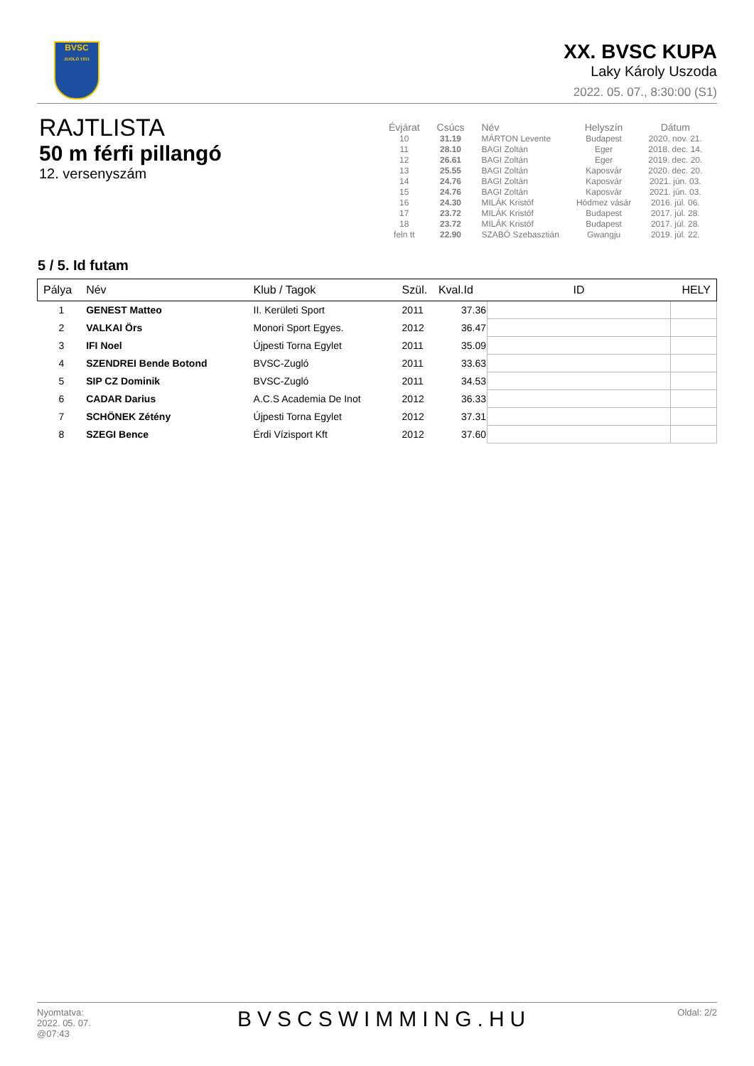BVSC
ZUGLÓ 1911
XX. BVSC KUPA
Laky Károly Uszoda
2022. 05. 07., 8:30:00 (S1)
RAJTLISTA
50 m férfi pillangó
12. versenyszám
| Évjárat | Csúcs | Név | Helyszín | Dátum |
| --- | --- | --- | --- | --- |
| 10 | 31.19 | MÁRTON Levente | Budapest | 2020. nov. 21. |
| 11 | 28.10 | BAGI Zoltán | Eger | 2018. dec. 14. |
| 12 | 26.61 | BAGI Zoltán | Eger | 2019. dec. 20. |
| 13 | 25.55 | BAGI Zoltán | Kaposvár | 2020. dec. 20. |
| 14 | 24.76 | BAGI Zoltán | Kaposvár | 2021. jún. 03. |
| 15 | 24.76 | BAGI Zoltán | Kaposvár | 2021. jún. 03. |
| 16 | 24.30 | MILÁK Kristóf | Hódmez vásár | 2016. júl. 06. |
| 17 | 23.72 | MILÁK Kristóf | Budapest | 2017. júl. 28. |
| 18 | 23.72 | MILÁK Kristóf | Budapest | 2017. júl. 28. |
| feln tt | 22.90 | SZABÓ Szebasztián | Gwangju | 2019. júl. 22. |
5 / 5. Id futam
| Pálya | Név | Klub / Tagok | Szül. | Kval.Id | ID | HELY |
| --- | --- | --- | --- | --- | --- | --- |
| 1 | GENEST Matteo | II. Kerületi Sport | 2011 | 37.36 | | |
| 2 | VALKAI Örs | Monori Sport Egyes. | 2012 | 36.47 | | |
| 3 | IFI Noel | Újpesti Torna Egylet | 2011 | 35.09 | | |
| 4 | SZENDREI Bende Botond | BVSC-Zugló | 2011 | 33.63 | | |
| 5 | SIP CZ Dominik | BVSC-Zugló | 2011 | 34.53 | | |
| 6 | CADAR Darius | A.C.S Academia De Inot | 2012 | 36.33 | | |
| 7 | SCHÖNEK Zétény | Újpesti Torna Egylet | 2012 | 37.31 | | |
| 8 | SZEGI Bence | Érdi Vízisport Kft | 2012 | 37.60 | | |
Nyomtatva:
2022. 05. 07.
@07:43
BVSCSWIMMING.HU
Oldal: 2/2